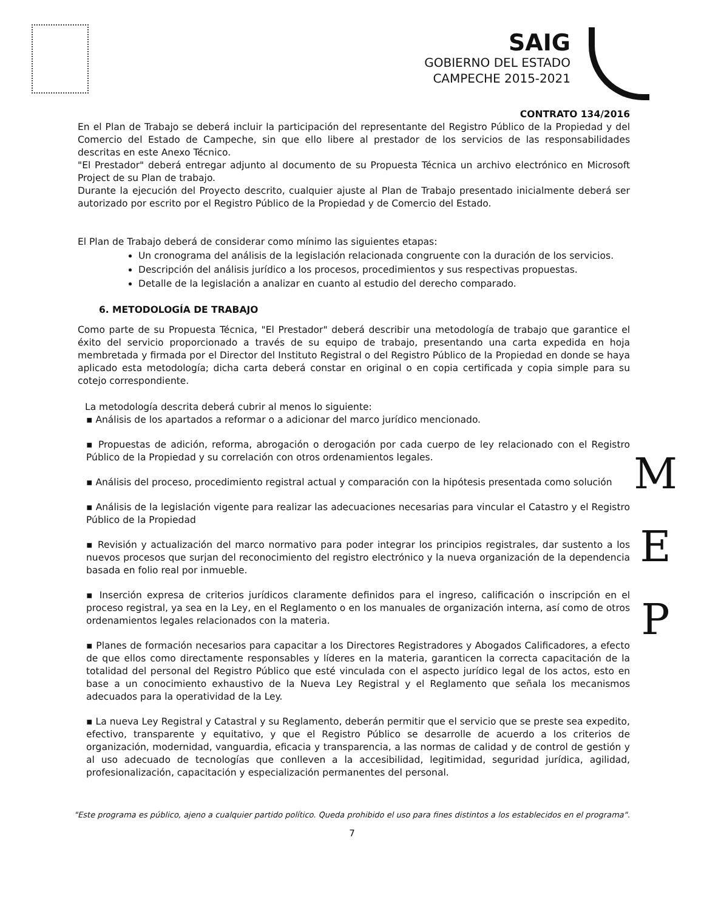SAIG
GOBIERNO DEL ESTADO
CAMPECHE 2015-2021
CONTRATO 134/2016
En el Plan de Trabajo se deberá incluir la participación del representante del Registro Público de la Propiedad y del Comercio del Estado de Campeche, sin que ello libere al prestador de los servicios de las responsabilidades descritas en este Anexo Técnico.
"El Prestador" deberá entregar adjunto al documento de su Propuesta Técnica un archivo electrónico en Microsoft Project de su Plan de trabajo.
Durante la ejecución del Proyecto descrito, cualquier ajuste al Plan de Trabajo presentado inicialmente deberá ser autorizado por escrito por el Registro Público de la Propiedad y de Comercio del Estado.
El Plan de Trabajo deberá de considerar como mínimo las siguientes etapas:
Un cronograma del análisis de la legislación relacionada congruente con la duración de los servicios.
Descripción del análisis jurídico a los procesos, procedimientos y sus respectivas propuestas.
Detalle de la legislación a analizar en cuanto al estudio del derecho comparado.
6. METODOLOGÍA DE TRABAJO
Como parte de su Propuesta Técnica, "El Prestador" deberá describir una metodología de trabajo que garantice el éxito del servicio proporcionado a través de su equipo de trabajo, presentando una carta expedida en hoja membretada y firmada por el Director del Instituto Registral o del Registro Público de la Propiedad en donde se haya aplicado esta metodología; dicha carta deberá constar en original o en copia certificada y copia simple para su cotejo correspondiente.
La metodología descrita deberá cubrir al menos lo siguiente:
▪ Análisis de los apartados a reformar o a adicionar del marco jurídico mencionado.
▪ Propuestas de adición, reforma, abrogación o derogación por cada cuerpo de ley relacionado con el Registro Público de la Propiedad y su correlación con otros ordenamientos legales.
▪ Análisis del proceso, procedimiento registral actual y comparación con la hipótesis presentada como solución
▪ Análisis de la legislación vigente para realizar las adecuaciones necesarias para vincular el Catastro y el Registro Público de la Propiedad
▪ Revisión y actualización del marco normativo para poder integrar los principios registrales, dar sustento a los nuevos procesos que surjan del reconocimiento del registro electrónico y la nueva organización de la dependencia basada en folio real por inmueble.
▪ Inserción expresa de criterios jurídicos claramente definidos para el ingreso, calificación o inscripción en el proceso registral, ya sea en la Ley, en el Reglamento o en los manuales de organización interna, así como de otros ordenamientos legales relacionados con la materia.
▪ Planes de formación necesarios para capacitar a los Directores Registradores y Abogados Calificadores, a efecto de que ellos como directamente responsables y líderes en la materia, garanticen la correcta capacitación de la totalidad del personal del Registro Público que esté vinculada con el aspecto jurídico legal de los actos, esto en base a un conocimiento exhaustivo de la Nueva Ley Registral y el Reglamento que señala los mecanismos adecuados para la operatividad de la Ley.
▪ La nueva Ley Registral y Catastral y su Reglamento, deberán permitir que el servicio que se preste sea expedito, efectivo, transparente y equitativo, y que el Registro Público se desarrolle de acuerdo a los criterios de organización, modernidad, vanguardia, eficacia y transparencia, a las normas de calidad y de control de gestión y al uso adecuado de tecnologías que conlleven a la accesibilidad, legitimidad, seguridad jurídica, agilidad, profesionalización, capacitación y especialización permanentes del personal.
M E P
"Este programa es público, ajeno a cualquier partido político. Queda prohibido el uso para fines distintos a los establecidos en el programa".
7